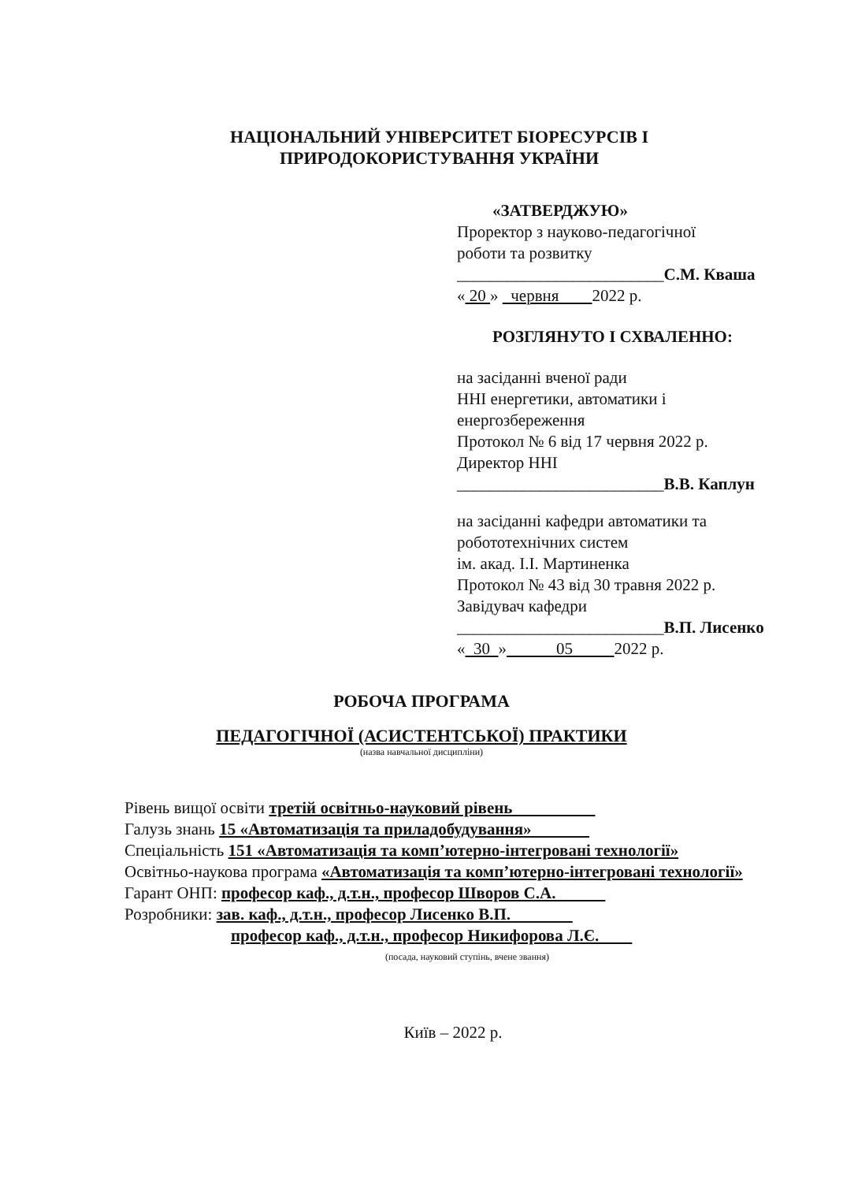НАЦІОНАЛЬНИЙ УНІВЕРСИТЕТ БІОРЕСУРСІВ І
ПРИРОДОКОРИСТУВАННЯ УКРАЇНИ
«ЗАТВЕРДЖУЮ»
Проректор з науково-педагогічної
роботи та розвитку
_________________________С.М. Кваша
« 20 » червня 2022 р.
РОЗГЛЯНУТО І СХВАЛЕННО:
на засіданні вченої ради
ННІ енергетики, автоматики і
енергозбереження
Протокол № 6 від 17 червня 2022 р.
Директор ННІ
_________________________В.В. Каплун
на засіданні кафедри автоматики та
робототехнічних систем
ім. акад. І.І. Мартиненка
Протокол № 43 від 30 травня 2022 р.
Завідувач кафедри
_________________________В.П. Лисенко
« 30 » 05 2022 р.
РОБОЧА ПРОГРАМА
ПЕДАГОГІЧНОЇ (АСИСТЕНТСЬКОЇ) ПРАКТИКИ
(назва навчальної дисципліни)
Рівень вищої освіти третій освітньо-науковий рівень
Галузь знань 15 «Автоматизація та приладобудування»
Спеціальність 151 «Автоматизація та комп’ютерно-інтегровані технології»
Освітньо-наукова програма «Автоматизація та комп’ютерно-інтегровані технології»
Гарант ОНП: професор каф., д.т.н., професор Шворов С.А.
Розробники: зав. каф., д.т.н., професор Лисенко В.П.
професор каф., д.т.н., професор Никифорова Л.Є.
(посада, науковий ступінь, вчене звання)
Київ – 2022 р.